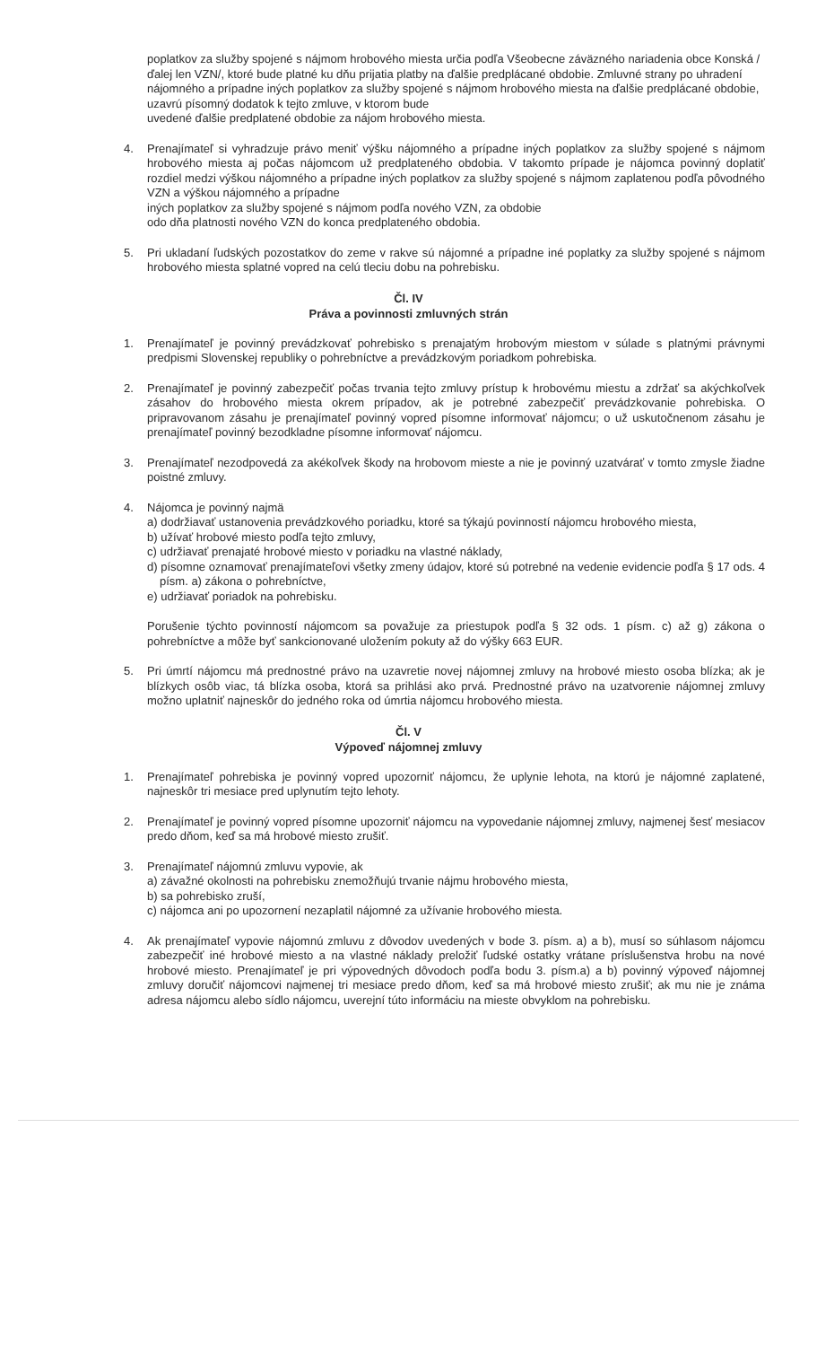poplatkov za služby spojené s nájmom hrobového miesta určia podľa Všeobecne záväzného nariadenia obce Konská /ďalej len VZN/, ktoré bude platné ku dňu prijatia platby na ďalšie predplácané obdobie. Zmluvné strany po uhradení nájomného a prípadne iných poplatkov za služby spojené s nájmom hrobového miesta na ďalšie predplácané obdobie, uzavrú písomný dodatok k tejto zmluve, v ktorom bude
uvedené ďalšie predplatené obdobie za nájom hrobového miesta.
4. Prenajímateľ si vyhradzuje právo meniť výšku nájomného a prípadne iných poplatkov za služby spojené s nájmom hrobového miesta aj počas nájomcom už predplateného obdobia. V takomto prípade je nájomca povinný doplatiť rozdiel medzi výškou nájomného a prípadne iných poplatkov za služby spojené s nájmom zaplatenou podľa pôvodného VZN a výškou nájomného a prípadne
iných poplatkov za služby spojené s nájmom podľa nového VZN, za obdobie
odo dňa platnosti nového VZN do konca predplateného obdobia.
5. Pri ukladaní ľudských pozostatkov do zeme v rakve sú nájomné a prípadne iné poplatky za služby spojené s nájmom hrobového miesta splatné vopred na celú tleciu dobu na pohrebisku.
Čl. IV
Práva a povinnosti zmluvných strán
1. Prenajímateľ je povinný prevádzkovať pohrebisko s prenajatým hrobovým miestom v súlade s platnými právnymi predpismi Slovenskej republiky o pohrebníctve a prevádzkovým poriadkom pohrebiska.
2. Prenajímateľ je povinný zabezpečiť počas trvania tejto zmluvy prístup k hrobovému miestu a zdržať sa akýchkoľvek zásahov do hrobového miesta okrem prípadov, ak je potrebné zabezpečiť prevádzkovanie pohrebiska. O pripravovanom zásahu je prenajímateľ povinný vopred písomne informovať nájomcu; o už uskutočnenom zásahu je prenajímateľ povinný bezodkladne písomne informovať nájomcu.
3. Prenajímateľ nezodpovedá za akékoľvek škody na hrobovom mieste a nie je povinný uzatvárať v tomto zmysle žiadne poistné zmluvy.
4. Nájomca je povinný najmä
a) dodržiavať ustanovenia prevádzkového poriadku, ktoré sa týkajú povinností nájomcu hrobového miesta,
b) užívať hrobové miesto podľa tejto zmluvy,
c) udržiavať prenajaté hrobové miesto v poriadku na vlastné náklady,
d) písomne oznamovať prenajímateľovi všetky zmeny údajov, ktoré sú potrebné na vedenie evidencie podľa § 17 ods. 4 písm. a) zákona o pohrebníctve,
e) udržiavať poriadok na pohrebisku.
Porušenie týchto povinností nájomcom sa považuje za priestupok podľa § 32 ods. 1 písm. c) až g) zákona o pohrebníctve a môže byť sankcionované uložením pokuty až do výšky 663 EUR.
5. Pri úmrtí nájomcu má prednostné právo na uzavretie novej nájomnej zmluvy na hrobové miesto osoba blízka; ak je blízkych osôb viac, tá blízka osoba, ktorá sa prihlási ako prvá. Prednostné právo na uzatvorenie nájomnej zmluvy možno uplatniť najneskôr do jedného roka od úmrtia nájomcu hrobového miesta.
Čl. V
Výpoveď nájomnej zmluvy
1. Prenajímateľ pohrebiska je povinný vopred upozorniť nájomcu, že uplynie lehota, na ktorú je nájomné zaplatené, najneskôr tri mesiace pred uplynutím tejto lehoty.
2. Prenajímateľ je povinný vopred písomne upozorniť nájomcu na vypovedanie nájomnej zmluvy, najmenej šesť mesiacov predo dňom, keď sa má hrobové miesto zrušiť.
3. Prenajímateľ nájomnú zmluvu vypovie, ak
a) závažné okolnosti na pohrebisku znemožňujú trvanie nájmu hrobového miesta,
b) sa pohrebisko zruší,
c) nájomca ani po upozornení nezaplatil nájomné za užívanie hrobového miesta.
4. Ak prenajímateľ vypovie nájomnú zmluvu z dôvodov uvedených v bode 3. písm. a) a b), musí so súhlasom nájomcu zabezpečiť iné hrobové miesto a na vlastné náklady preložiť ľudské ostatky vrátane príslušenstva hrobu na nové hrobové miesto. Prenajímateľ je pri výpovedných dôvodoch podľa bodu 3. písm.a) a b) povinný výpoveď nájomnej zmluvy doručiť nájomcovi najmenej tri mesiace predo dňom, keď sa má hrobové miesto zrušiť; ak mu nie je známa adresa nájomcu alebo sídlo nájomcu, uverejní túto informáciu na mieste obvyklom na pohrebisku.